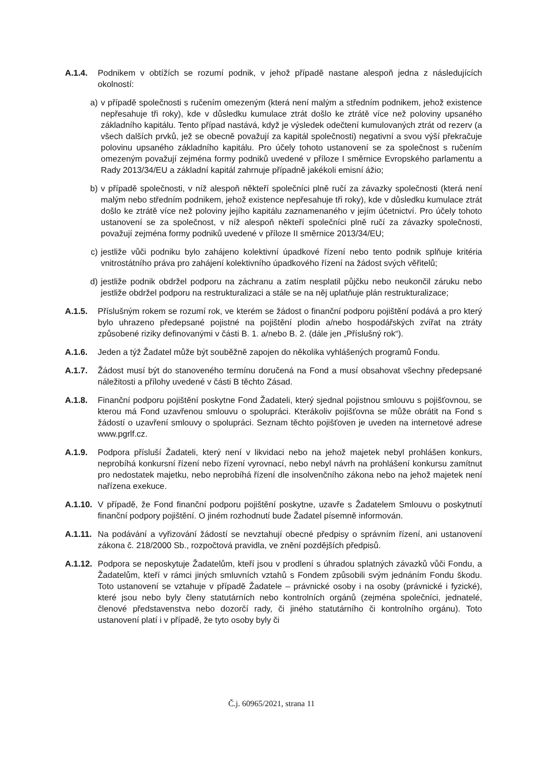A.1.4. Podnikem v obtížích se rozumí podnik, v jehož případě nastane alespoň jedna z následujících okolností:
a) v případě společnosti s ručením omezeným (která není malým a středním podnikem, jehož existence nepřesahuje tři roky), kde v důsledku kumulace ztrát došlo ke ztrátě více než poloviny upsaného základního kapitálu. Tento případ nastává, když je výsledek odečtení kumulovaných ztrát od rezerv (a všech dalších prvků, jež se obecně považují za kapitál společnosti) negativní a svou výší překračuje polovinu upsaného základního kapitálu. Pro účely tohoto ustanovení se za společnost s ručením omezeným považují zejména formy podniků uvedené v příloze I směrnice Evropského parlamentu a Rady 2013/34/EU a základní kapitál zahrnuje případně jakékoli emisní ážio;
b) v případě společnosti, v níž alespoň někteří společníci plně ručí za závazky společnosti (která není malým nebo středním podnikem, jehož existence nepřesahuje tři roky), kde v důsledku kumulace ztrát došlo ke ztrátě více než poloviny jejího kapitálu zaznamenaného v jejím účetnictví. Pro účely tohoto ustanovení se za společnost, v níž alespoň někteří společníci plně ručí za závazky společnosti, považují zejména formy podniků uvedené v příloze II směrnice 2013/34/EU;
c) jestliže vůči podniku bylo zahájeno kolektivní úpadkové řízení nebo tento podnik splňuje kritéria vnitrostátního práva pro zahájení kolektivního úpadkového řízení na žádost svých věřitelů;
d) jestliže podnik obdržel podporu na záchranu a zatím nesplatil půjčku nebo neukončil záruku nebo jestliže obdržel podporu na restrukturalizaci a stále se na něj uplatňuje plán restrukturalizace;
A.1.5. Příslušným rokem se rozumí rok, ve kterém se žádost o finanční podporu pojištění podává a pro který bylo uhrazeno předepsané pojistné na pojištění plodin a/nebo hospodářských zvířat na ztráty způsobené riziky definovanými v části B. 1. a/nebo B. 2. (dále jen „Příslušný rok“).
A.1.6. Jeden a týž Žadatel může být souběžně zapojen do několika vyhlášených programů Fondu.
A.1.7. Žádost musí být do stanoveného termínu doručená na Fond a musí obsahovat všechny předepsané náležitosti a přílohy uvedené v části B těchto Zásad.
A.1.8. Finanční podporu pojištění poskytne Fond Žadateli, který sjednal pojistnou smlouvu s pojišťovnou, se kterou má Fond uzavřenou smlouvu o spolupráci. Kterákoliv pojišťovna se může obrátit na Fond s žádostí o uzavření smlouvy o spolupráci. Seznam těchto pojišťoven je uveden na internetové adrese www.pgrlf.cz.
A.1.9. Podpora přísluší Žadateli, který není v likvidaci nebo na jehož majetek nebyl prohlášen konkurs, neprobíhá konkursní řízení nebo řízení vyrovnací, nebo nebyl návrh na prohlášení konkursu zamítnut pro nedostatek majetku, nebo neprobíhá řízení dle insolvenčního zákona nebo na jehož majetek není nařízena exekuce.
A.1.10.
V případě, že Fond finanční podporu pojištění poskytne, uzavře s Žadatelem Smlouvu o poskytnutí finanční podpory pojištění. O jiném rozhodnutí bude Žadatel písemně informován.
A.1.11.
Na podávání a vyřizování žádostí se nevztahují obecné předpisy o správním řízení, ani ustanovení zákona č. 218/2000 Sb., rozpočtová pravidla, ve znění pozdějších předpisů.
A.1.12.
Podpora se neposkytuje Žadatelům, kteří jsou v prodlení s úhradou splatných závazků vůči Fondu, a Žadatelům, kteří v rámci jiných smluvních vztahů s Fondem způsobili svým jednáním Fondu škodu. Toto ustanovení se vztahuje v případě Žadatele – právnické osoby i na osoby (právnické i fyzické), které jsou nebo byly členy statutárních nebo kontrolních orgánů (zejména společníci, jednatelé, členové představenstva nebo dozorčí rady, či jiného statutárního či kontrolního orgánu). Toto ustanovení platí i v případě, že tyto osoby byly či
Č.j. 60965/2021, strana 11